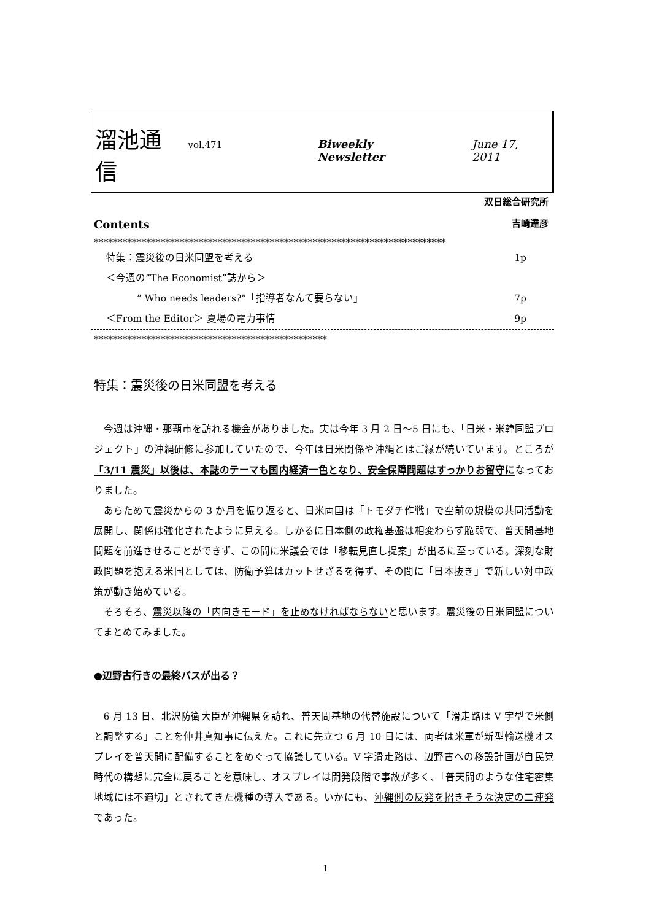溜池通信 vol.471 Biweekly Newsletter June 17, 2011
双日総合研究所
吉崎達彦
Contents
**************************************************************************
特集：震災後の日米同盟を考える 1p
＜今週の”The Economist”誌から＞
” Who needs leaders?”「指導者なんて要らない」 7p
＜From the Editor＞ 夏場の電力事情 9p
*************************************************
特集：震災後の日米同盟を考える
今週は沖縄・那覇市を訪れる機会がありました。実は今年 3 月 2 日〜5 日にも、「日米・米韓同盟プロジェクト」の沖縄研修に参加していたので、今年は日米関係や沖縄とはご縁が続いています。ところが「3/11 震災」以後は、本誌のテーマも国内経済一色となり、安全保障問題はすっかりお留守になっておりました。
あらためて震災からの 3 か月を振り返ると、日米両国は「トモダチ作戦」で空前の規模の共同活動を展開し、関係は強化されたように見える。しかるに日本側の政権基盤は相変わらず脆弱で、普天間基地問題を前進させることができず、この間に米議会では「移転見直し提案」が出るに至っている。深刻な財政問題を抱える米国としては、防衛予算はカットせざるを得ず、その間に「日本抜き」で新しい対中政策が動き始めている。
そろそろ、震災以降の「内向きモード」を止めなければならないと思います。震災後の日米同盟についてまとめてみました。
●辺野古行きの最終バスが出る？
6 月 13 日、北沢防衛大臣が沖縄県を訪れ、普天間基地の代替施設について「滑走路は V 字型で米側と調整する」ことを仲井真知事に伝えた。これに先立つ 6 月 10 日には、両者は米軍が新型輸送機オスプレイを普天間に配備することをめぐって協議している。V 字滑走路は、辺野古への移設計画が自民党時代の構想に完全に戻ることを意味し、オスプレイは開発段階で事故が多く、「普天間のような住宅密集地域には不適切」とされてきた機種の導入である。いかにも、沖縄側の反発を招きそうな決定の二連発であった。
1